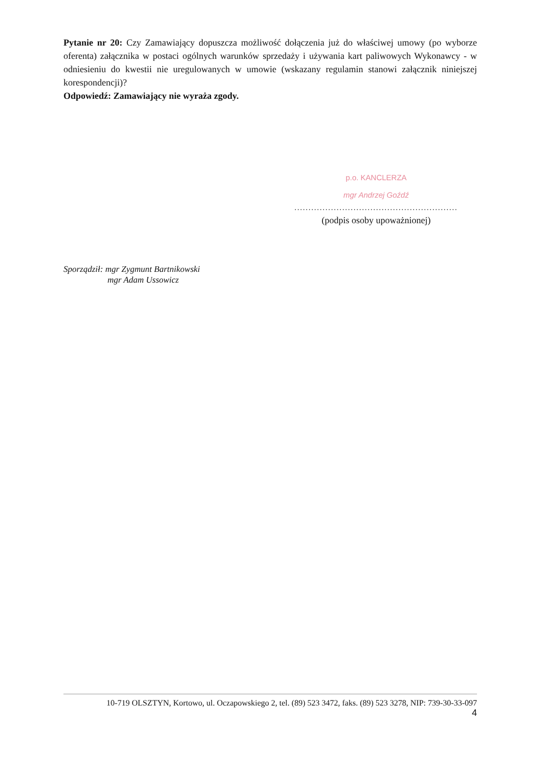Pytanie nr 20: Czy Zamawiający dopuszcza możliwość dołączenia już do właściwej umowy (po wyborze oferenta) załącznika w postaci ogólnych warunków sprzedaży i używania kart paliwowych Wykonawcy - w odniesieniu do kwestii nie uregulowanych w umowie (wskazany regulamin stanowi załącznik niniejszej korespondencji)?
Odpowiedź: Zamawiający nie wyraża zgody.
p.o. KANCLERZA
mgr Andrzej Goźdź
..........................................................
(podpis osoby upoważnionej)
Sporządził: mgr Zygmunt Bartnikowski
mgr Adam Ussowicz
10-719 OLSZTYN, Kortowo, ul. Oczapowskiego 2, tel. (89) 523 3472, faks. (89) 523 3278, NIP: 739-30-33-097
4